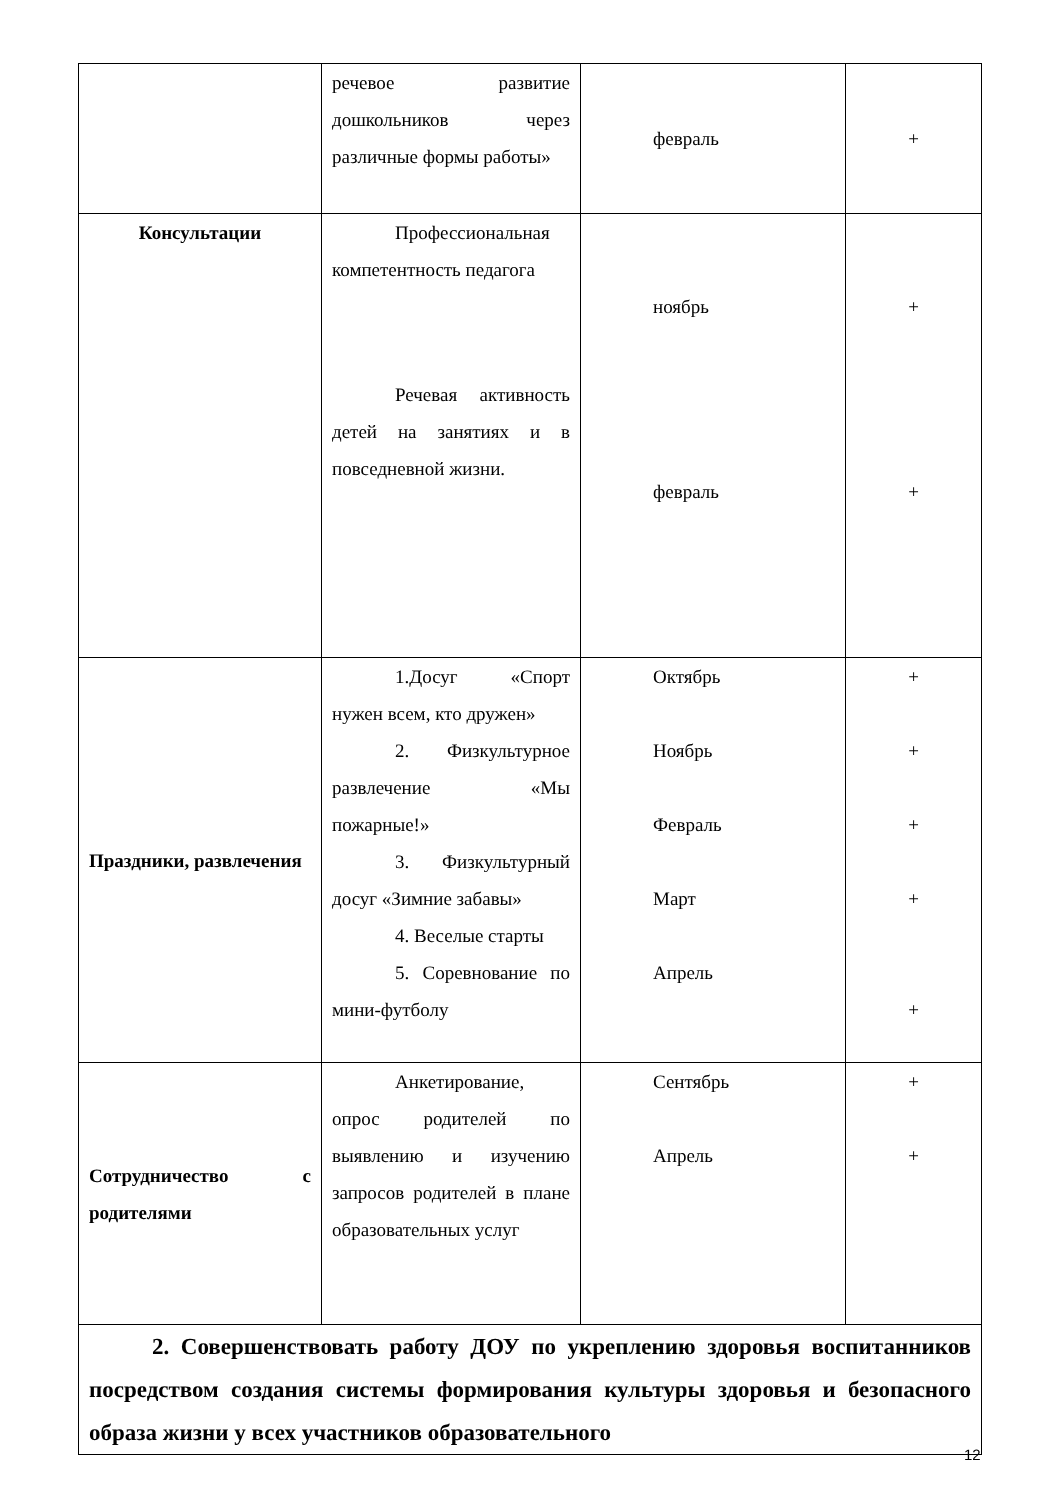| | речевое развитие дошкольников через различные формы работы» | февраль | + |
| Консультации | Профессиональная компетентность педагога Речевая активность детей на занятиях и в повседневной жизни. | ноябрь февраль | + + |
| Праздники, развлечения | 1.Досуг «Спорт нужен всем, кто дружен» 2. Физкультурное развлечение «Мы пожарные!» 3. Физкультурный досуг «Зимние забавы» 4. Веселые старты 5. Соревнование по мини-футболу | Октябрь Ноябрь Февраль Март Апрель | + + + + + |
| Сотрудничество с родителями | Анкетирование, опрос родителей по выявлению и изучению запросов родителей в плане образовательных услуг | Сентябрь Апрель | + + |
| 2. Совершенствовать работу ДОУ по укреплению здоровья воспитанников посредством создания системы формирования культуры здоровья и безопасного образа жизни у всех участников образовательного | | | |
12